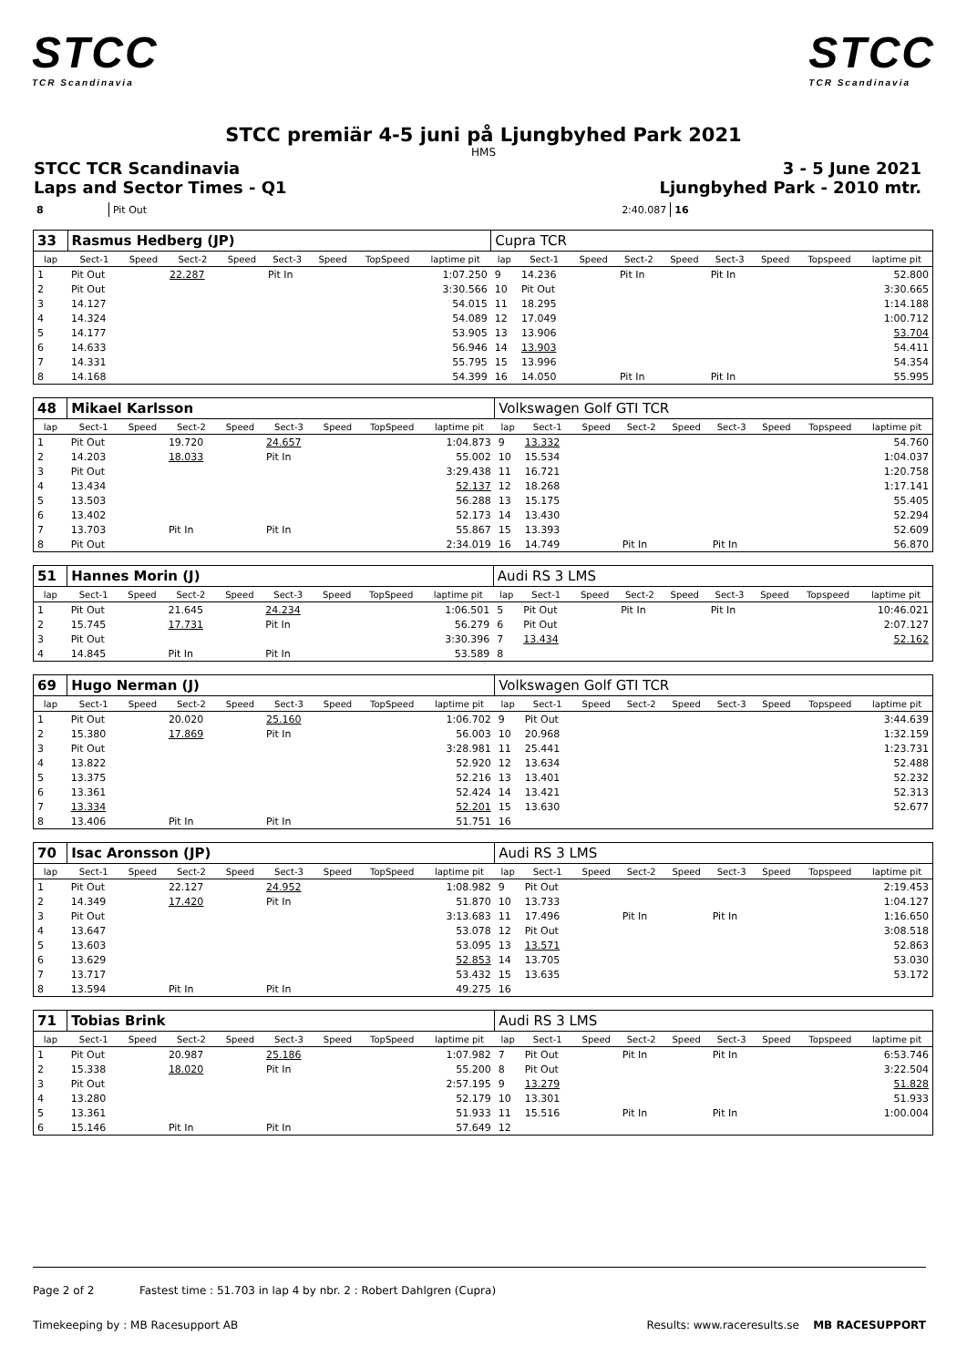STCC
TCR Scandinavia
STCC
TCR Scandinavia
STCC premiär 4-5 juni på Ljungbyhed Park 2021
HMS
STCC TCR Scandinavia 3 - 5 June 2021
Laps and Sector Times - Q1 Ljungbyhed Park - 2010 mtr.
| 8 | Pit Out | | | 2:40.087 | 16 | | | | |
| 33 | Rasmus Hedberg (JP) | | | | | | | | Cupra TCR | | | | | | | | |
| lap | Sect-1 | Speed | Sect-2 | Speed | Sect-3 | Speed | TopSpeed | laptime pit | lap | Sect-1 | Speed | Sect-2 | Speed | Sect-3 | Speed | Topspeed | laptime pit |
| 1 | Pit Out | | 22.287 | | Pit In | | | 1:07.250 | 9 | 14.236 | | Pit In | | Pit In | | | 52.800 |
| 2 | Pit Out | | | | | | | 3:30.566 | 10 | Pit Out | | | | | | | 3:30.665 |
| 3 | 14.127 | | | | | | | 54.015 | 11 | 18.295 | | | | | | | 1:14.188 |
| 4 | 14.324 | | | | | | | 54.089 | 12 | 17.049 | | | | | | | 1:00.712 |
| 5 | 14.177 | | | | | | | 53.905 | 13 | 13.906 | | | | | | | 53.704 |
| 6 | 14.633 | | | | | | | 56.946 | 14 | 13.903 | | | | | | | 54.411 |
| 7 | 14.331 | | | | | | | 55.795 | 15 | 13.996 | | | | | | | 54.354 |
| 8 | 14.168 | | | | | | | 54.399 | 16 | 14.050 | | Pit In | | Pit In | | | 55.995 |
| 48 | Mikael Karlsson | | | | | | | | Volkswagen Golf GTI TCR | | | | | | | | |
| lap | Sect-1 | Speed | Sect-2 | Speed | Sect-3 | Speed | TopSpeed | laptime pit | lap | Sect-1 | Speed | Sect-2 | Speed | Sect-3 | Speed | Topspeed | laptime pit |
| 1 | Pit Out | | 19.720 | | 24.657 | | | 1:04.873 | 9 | 13.332 | | | | | | | 54.760 |
| 2 | 14.203 | | 18.033 | | Pit In | | | 55.002 | 10 | 15.534 | | | | | | | 1:04.037 |
| 3 | Pit Out | | | | | | | 3:29.438 | 11 | 16.721 | | | | | | | 1:20.758 |
| 4 | 13.434 | | | | | | | 52.137 | 12 | 18.268 | | | | | | | 1:17.141 |
| 5 | 13.503 | | | | | | | 56.288 | 13 | 15.175 | | | | | | | 55.405 |
| 6 | 13.402 | | | | | | | 52.173 | 14 | 13.430 | | | | | | | 52.294 |
| 7 | 13.703 | | Pit In | | Pit In | | | 55.867 | 15 | 13.393 | | | | | | | 52.609 |
| 8 | Pit Out | | | | | | | 2:34.019 | 16 | 14.749 | | Pit In | | Pit In | | | 56.870 |
| 51 | Hannes Morin (J) | | | | | | | | Audi RS 3 LMS | | | | | | | | |
| lap | Sect-1 | Speed | Sect-2 | Speed | Sect-3 | Speed | TopSpeed | laptime pit | lap | Sect-1 | Speed | Sect-2 | Speed | Sect-3 | Speed | Topspeed | laptime pit |
| 1 | Pit Out | | 21.645 | | 24.234 | | | 1:06.501 | 5 | Pit Out | | Pit In | | Pit In | | | 10:46.021 |
| 2 | 15.745 | | 17.731 | | Pit In | | | 56.279 | 6 | Pit Out | | | | | | | 2:07.127 |
| 3 | Pit Out | | | | | | | 3:30.396 | 7 | 13.434 | | | | | | | 52.162 |
| 4 | 14.845 | | Pit In | | Pit In | | | 53.589 | 8 | | | | | | | | |
| 69 | Hugo Nerman (J) | | | | | | | | Volkswagen Golf GTI TCR | | | | | | | | |
| lap | Sect-1 | Speed | Sect-2 | Speed | Sect-3 | Speed | TopSpeed | laptime pit | lap | Sect-1 | Speed | Sect-2 | Speed | Sect-3 | Speed | Topspeed | laptime pit |
| 1 | Pit Out | | 20.020 | | 25.160 | | | 1:06.702 | 9 | Pit Out | | | | | | | 3:44.639 |
| 2 | 15.380 | | 17.869 | | Pit In | | | 56.003 | 10 | 20.968 | | | | | | | 1:32.159 |
| 3 | Pit Out | | | | | | | 3:28.981 | 11 | 25.441 | | | | | | | 1:23.731 |
| 4 | 13.822 | | | | | | | 52.920 | 12 | 13.634 | | | | | | | 52.488 |
| 5 | 13.375 | | | | | | | 52.216 | 13 | 13.401 | | | | | | | 52.232 |
| 6 | 13.361 | | | | | | | 52.424 | 14 | 13.421 | | | | | | | 52.313 |
| 7 | 13.334 | | | | | | | 52.201 | 15 | 13.630 | | | | | | | 52.677 |
| 8 | 13.406 | | Pit In | | Pit In | | | 51.751 | 16 | | | | | | | | |
| 70 | Isac Aronsson (JP) | | | | | | | | Audi RS 3 LMS | | | | | | | | |
| lap | Sect-1 | Speed | Sect-2 | Speed | Sect-3 | Speed | TopSpeed | laptime pit | lap | Sect-1 | Speed | Sect-2 | Speed | Sect-3 | Speed | Topspeed | laptime pit |
| 1 | Pit Out | | 22.127 | | 24.952 | | | 1:08.982 | 9 | Pit Out | | | | | | | 2:19.453 |
| 2 | 14.349 | | 17.420 | | Pit In | | | 51.870 | 10 | 13.733 | | | | | | | 1:04.127 |
| 3 | Pit Out | | | | | | | 3:13.683 | 11 | 17.496 | | Pit In | | Pit In | | | 1:16.650 |
| 4 | 13.647 | | | | | | | 53.078 | 12 | Pit Out | | | | | | | 3:08.518 |
| 5 | 13.603 | | | | | | | 53.095 | 13 | 13.571 | | | | | | | 52.863 |
| 6 | 13.629 | | | | | | | 52.853 | 14 | 13.705 | | | | | | | 53.030 |
| 7 | 13.717 | | | | | | | 53.432 | 15 | 13.635 | | | | | | | 53.172 |
| 8 | 13.594 | | Pit In | | Pit In | | | 49.275 | 16 | | | | | | | | |
| 71 | Tobias Brink | | | | | | | | Audi RS 3 LMS | | | | | | | | |
| lap | Sect-1 | Speed | Sect-2 | Speed | Sect-3 | Speed | TopSpeed | laptime pit | lap | Sect-1 | Speed | Sect-2 | Speed | Sect-3 | Speed | Topspeed | laptime pit |
| 1 | Pit Out | | 20.987 | | 25.186 | | | 1:07.982 | 7 | Pit Out | | Pit In | | Pit In | | | 6:53.746 |
| 2 | 15.338 | | 18.020 | | Pit In | | | 55.200 | 8 | Pit Out | | | | | | | 3:22.504 |
| 3 | Pit Out | | | | | | | 2:57.195 | 9 | 13.279 | | | | | | | 51.828 |
| 4 | 13.280 | | | | | | | 52.179 | 10 | 13.301 | | | | | | | 51.933 |
| 5 | 13.361 | | | | | | | 51.933 | 11 | 15.516 | | Pit In | | Pit In | | | 1:00.004 |
| 6 | 15.146 | | Pit In | | Pit In | | | 57.649 | 12 | | | | | | | | |
Page 2 of 2 Fastest time : 51.703 in lap 4 by nbr. 2 : Robert Dahlgren (Cupra)
Timekeeping by : MB Racesupport AB Results: www.raceresults.se MB RACESUPPORT